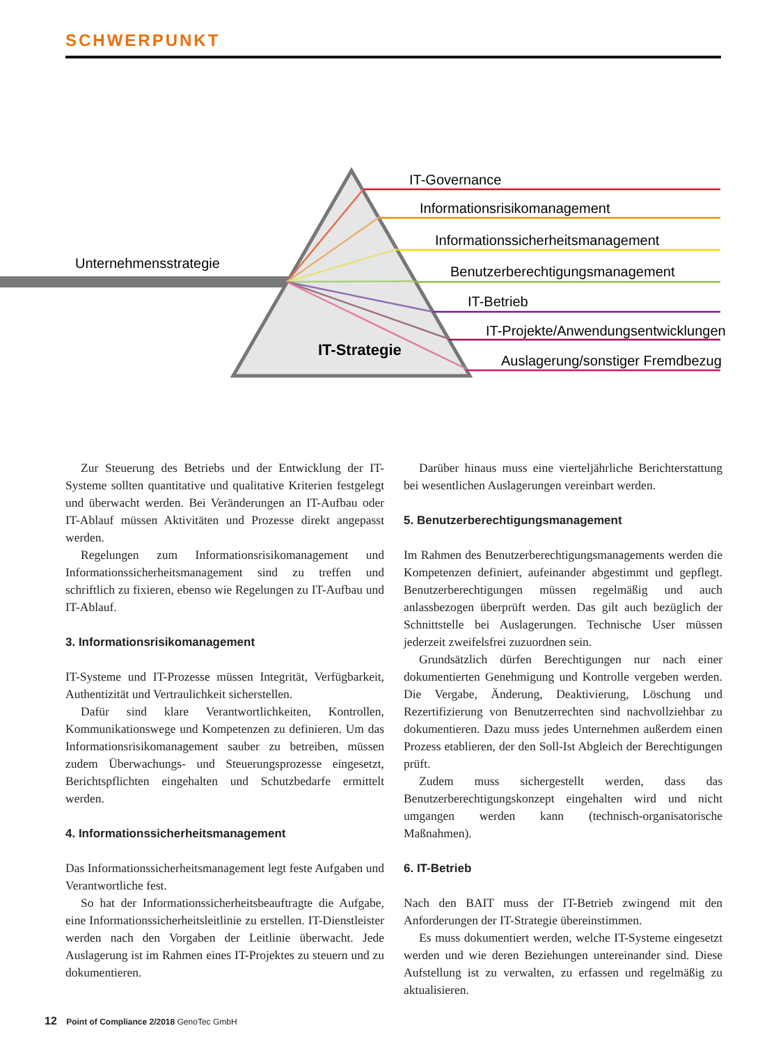SCHWERPUNKT
Unternehmensstrategie
IT-Strategie
IT-Governance
Informationsrisikomanagement
Informationssicherheitsmanagement
Benutzerberechtigungsmanagement
IT-Betrieb
IT-Projekte/Anwendungsentwicklungen
Auslagerung/sonstiger Fremdbezug
Zur Steuerung des Betriebs und der Entwicklung der IT-Systeme sollten quantitative und qualitative Kriterien festgelegt und überwacht werden. Bei Veränderungen an IT-Aufbau oder IT-Ablauf müssen Aktivitäten und Prozesse direkt angepasst werden.
Regelungen zum Informationsrisikomanagement und Informationssicherheitsmanagement sind zu treffen und schriftlich zu fixieren, ebenso wie Regelungen zu IT-Aufbau und IT-Ablauf.
3. Informationsrisikomanagement
IT-Systeme und IT-Prozesse müssen Integrität, Verfügbarkeit, Authentizität und Vertraulichkeit sicherstellen.
Dafür sind klare Verantwortlichkeiten, Kontrollen, Kommunikationswege und Kompetenzen zu definieren. Um das Informationsrisikomanagement sauber zu betreiben, müssen zudem Überwachungs- und Steuerungsprozesse eingesetzt, Berichtspflichten eingehalten und Schutzbedarfe ermittelt werden.
4. Informationssicherheitsmanagement
Das Informationssicherheitsmanagement legt feste Aufgaben und Verantwortliche fest.
So hat der Informationssicherheitsbeauftragte die Aufgabe, eine Informationssicherheitsleitlinie zu erstellen. IT-Dienstleister werden nach den Vorgaben der Leitlinie überwacht. Jede Auslagerung ist im Rahmen eines IT-Projektes zu steuern und zu dokumentieren.
Darüber hinaus muss eine vierteljährliche Berichterstattung bei wesentlichen Auslagerungen vereinbart werden.
5. Benutzerberechtigungsmanagement
Im Rahmen des Benutzerberechtigungsmanagements werden die Kompetenzen definiert, aufeinander abgestimmt und gepflegt. Benutzerberechtigungen müssen regelmäßig und auch anlassbezogen überprüft werden. Das gilt auch bezüglich der Schnittstelle bei Auslagerungen. Technische User müssen jederzeit zweifelsfrei zuzuordnen sein.
Grundsätzlich dürfen Berechtigungen nur nach einer dokumentierten Genehmigung und Kontrolle vergeben werden. Die Vergabe, Änderung, Deaktivierung, Löschung und Rezertifizierung von Benutzerrechten sind nachvollziehbar zu dokumentieren. Dazu muss jedes Unternehmen außerdem einen Prozess etablieren, der den Soll-Ist Abgleich der Berechtigungen prüft.
Zudem muss sichergestellt werden, dass das Benutzerberechtigungskonzept eingehalten wird und nicht umgangen werden kann (technisch-organisatorische Maßnahmen).
6. IT-Betrieb
Nach den BAIT muss der IT-Betrieb zwingend mit den Anforderungen der IT-Strategie übereinstimmen.
Es muss dokumentiert werden, welche IT-Systeme eingesetzt werden und wie deren Beziehungen untereinander sind. Diese Aufstellung ist zu verwalten, zu erfassen und regelmäßig zu aktualisieren.
12 Point of Compliance 2/2018 GenoTec GmbH